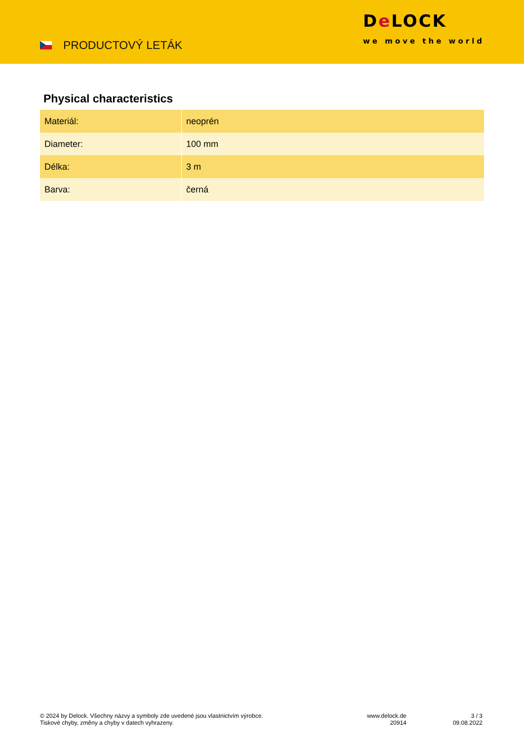PRODUCTOVÝ LETÁK
De LOCK
we move the world
Physical characteristics
| Materiál: | neoprén |
| Diameter: | 100 mm |
| Délka: | 3 m |
| Barva: | černá |
© 2024 by Delock. Všechny názvy a symboly zde uvedené jsou vlastnictvím výrobce.
Tiskové chyby, změny a chyby v datech vyhrazeny.
www.delock.de
20914
3 / 3
09.08.2022